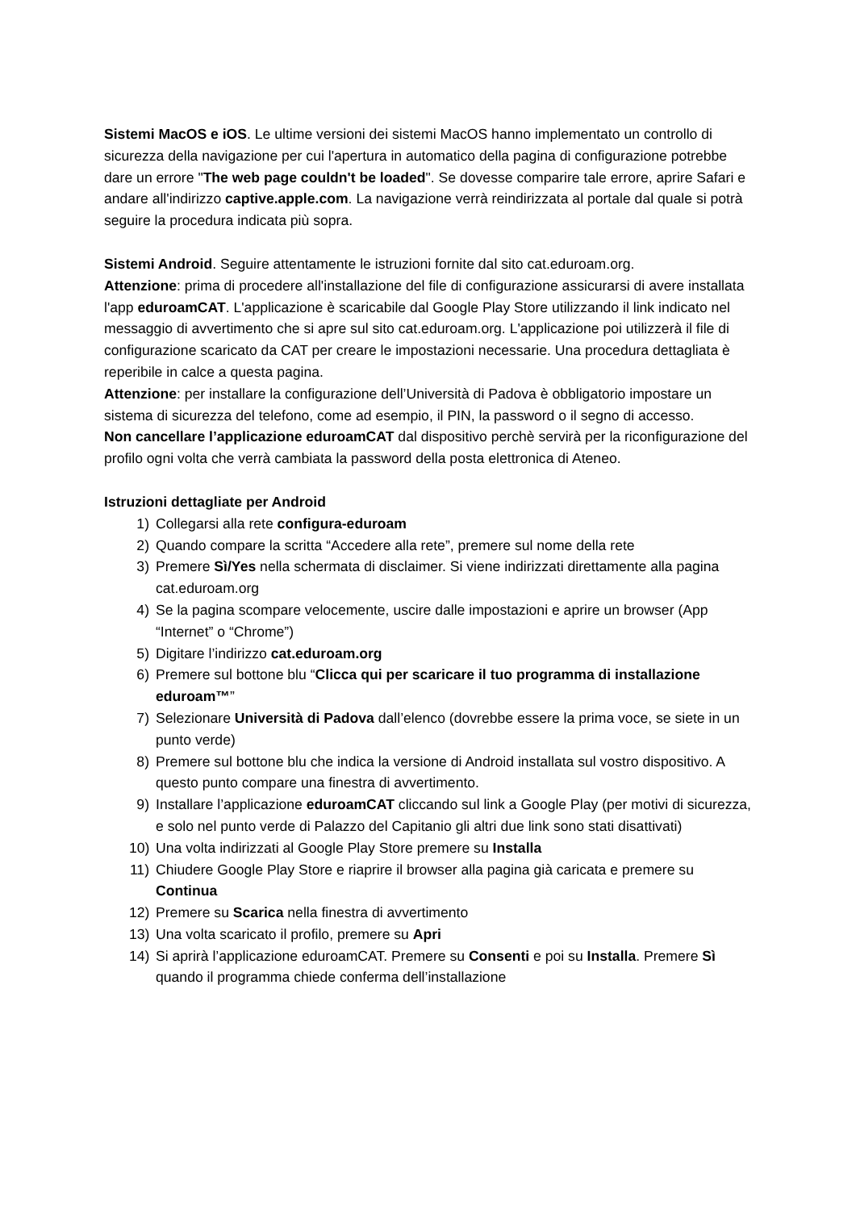Sistemi MacOS e iOS. Le ultime versioni dei sistemi MacOS hanno implementato un controllo di sicurezza della navigazione per cui l'apertura in automatico della pagina di configurazione potrebbe dare un errore "The web page couldn't be loaded". Se dovesse comparire tale errore, aprire Safari e andare all'indirizzo captive.apple.com. La navigazione verrà reindirizzata al portale dal quale si potrà seguire la procedura indicata più sopra.
Sistemi Android. Seguire attentamente le istruzioni fornite dal sito cat.eduroam.org.
Attenzione: prima di procedere all'installazione del file di configurazione assicurarsi di avere installata l'app eduroamCAT. L'applicazione è scaricabile dal Google Play Store utilizzando il link indicato nel messaggio di avvertimento che si apre sul sito cat.eduroam.org. L'applicazione poi utilizzerà il file di configurazione scaricato da CAT per creare le impostazioni necessarie. Una procedura dettagliata è reperibile in calce a questa pagina.
Attenzione: per installare la configurazione dell’Università di Padova è obbligatorio impostare un sistema di sicurezza del telefono, come ad esempio, il PIN, la password o il segno di accesso.
Non cancellare l’applicazione eduroamCAT dal dispositivo perchè servirà per la riconfigurazione del profilo ogni volta che verrà cambiata la password della posta elettronica di Ateneo.
Istruzioni dettagliate per Android
1) Collegarsi alla rete configura-eduroam
2) Quando compare la scritta “Accedere alla rete”, premere sul nome della rete
3) Premere Sì/Yes nella schermata di disclaimer. Si viene indirizzati direttamente alla pagina cat.eduroam.org
4) Se la pagina scompare velocemente, uscire dalle impostazioni e aprire un browser (App “Internet” o “Chrome”)
5) Digitare l’indirizzo cat.eduroam.org
6) Premere sul bottone blu “Clicca qui per scaricare il tuo programma di installazione eduroam™”
7) Selezionare Università di Padova dall’elenco (dovrebbe essere la prima voce, se siete in un punto verde)
8) Premere sul bottone blu che indica la versione di Android installata sul vostro dispositivo. A questo punto compare una finestra di avvertimento.
9) Installare l’applicazione eduroamCAT cliccando sul link a Google Play (per motivi di sicurezza, e solo nel punto verde di Palazzo del Capitanio gli altri due link sono stati disattivati)
10) Una volta indirizzati al Google Play Store premere su Installa
11) Chiudere Google Play Store e riaprire il browser alla pagina già caricata e premere su Continua
12) Premere su Scarica nella finestra di avvertimento
13) Una volta scaricato il profilo, premere su Apri
14) Si aprirà l’applicazione eduroamCAT. Premere su Consenti e poi su Installa. Premere Sì quando il programma chiede conferma dell’installazione